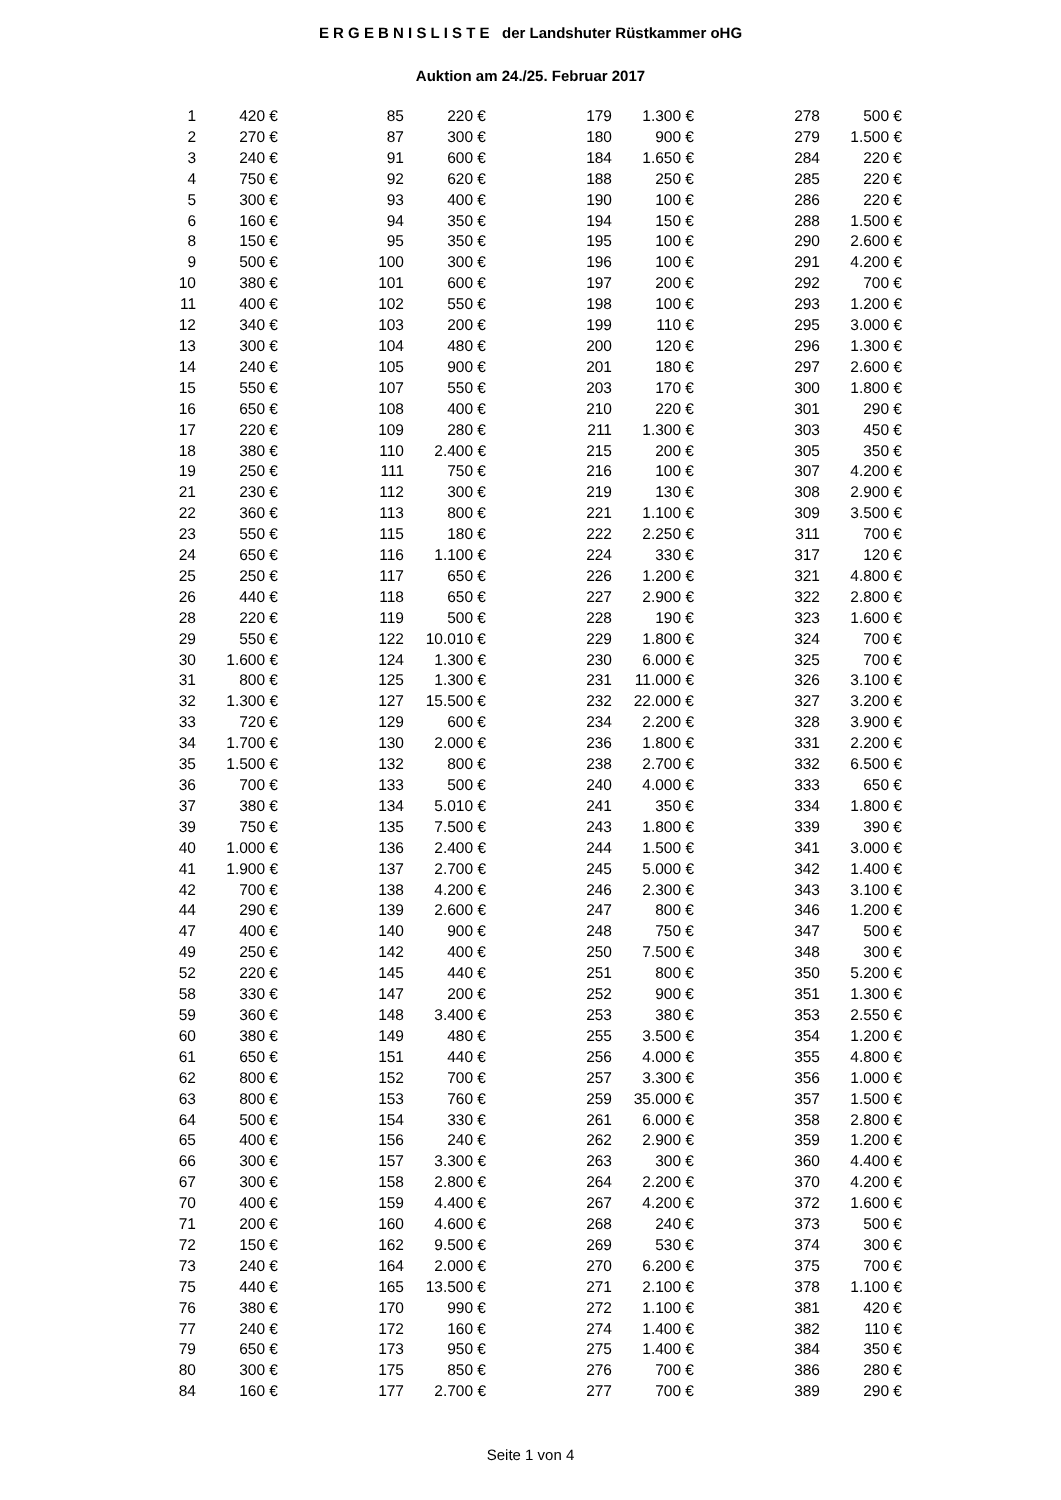E R G E B N I S L I S T E der Landshuter Rüstkammer oHG
Auktion am 24./25. Februar 2017
| 1 | 420 € | | 85 | 220 € | | 179 | 1.300 € | | 278 | 500 € |
| 2 | 270 € | | 87 | 300 € | | 180 | 900 € | | 279 | 1.500 € |
| 3 | 240 € | | 91 | 600 € | | 184 | 1.650 € | | 284 | 220 € |
| 4 | 750 € | | 92 | 620 € | | 188 | 250 € | | 285 | 220 € |
| 5 | 300 € | | 93 | 400 € | | 190 | 100 € | | 286 | 220 € |
| 6 | 160 € | | 94 | 350 € | | 194 | 150 € | | 288 | 1.500 € |
| 8 | 150 € | | 95 | 350 € | | 195 | 100 € | | 290 | 2.600 € |
| 9 | 500 € | | 100 | 300 € | | 196 | 100 € | | 291 | 4.200 € |
| 10 | 380 € | | 101 | 600 € | | 197 | 200 € | | 292 | 700 € |
| 11 | 400 € | | 102 | 550 € | | 198 | 100 € | | 293 | 1.200 € |
| 12 | 340 € | | 103 | 200 € | | 199 | 110 € | | 295 | 3.000 € |
| 13 | 300 € | | 104 | 480 € | | 200 | 120 € | | 296 | 1.300 € |
| 14 | 240 € | | 105 | 900 € | | 201 | 180 € | | 297 | 2.600 € |
| 15 | 550 € | | 107 | 550 € | | 203 | 170 € | | 300 | 1.800 € |
| 16 | 650 € | | 108 | 400 € | | 210 | 220 € | | 301 | 290 € |
| 17 | 220 € | | 109 | 280 € | | 211 | 1.300 € | | 303 | 450 € |
| 18 | 380 € | | 110 | 2.400 € | | 215 | 200 € | | 305 | 350 € |
| 19 | 250 € | | 111 | 750 € | | 216 | 100 € | | 307 | 4.200 € |
| 21 | 230 € | | 112 | 300 € | | 219 | 130 € | | 308 | 2.900 € |
| 22 | 360 € | | 113 | 800 € | | 221 | 1.100 € | | 309 | 3.500 € |
| 23 | 550 € | | 115 | 180 € | | 222 | 2.250 € | | 311 | 700 € |
| 24 | 650 € | | 116 | 1.100 € | | 224 | 330 € | | 317 | 120 € |
| 25 | 250 € | | 117 | 650 € | | 226 | 1.200 € | | 321 | 4.800 € |
| 26 | 440 € | | 118 | 650 € | | 227 | 2.900 € | | 322 | 2.800 € |
| 28 | 220 € | | 119 | 500 € | | 228 | 190 € | | 323 | 1.600 € |
| 29 | 550 € | | 122 | 10.010 € | | 229 | 1.800 € | | 324 | 700 € |
| 30 | 1.600 € | | 124 | 1.300 € | | 230 | 6.000 € | | 325 | 700 € |
| 31 | 800 € | | 125 | 1.300 € | | 231 | 11.000 € | | 326 | 3.100 € |
| 32 | 1.300 € | | 127 | 15.500 € | | 232 | 22.000 € | | 327 | 3.200 € |
| 33 | 720 € | | 129 | 600 € | | 234 | 2.200 € | | 328 | 3.900 € |
| 34 | 1.700 € | | 130 | 2.000 € | | 236 | 1.800 € | | 331 | 2.200 € |
| 35 | 1.500 € | | 132 | 800 € | | 238 | 2.700 € | | 332 | 6.500 € |
| 36 | 700 € | | 133 | 500 € | | 240 | 4.000 € | | 333 | 650 € |
| 37 | 380 € | | 134 | 5.010 € | | 241 | 350 € | | 334 | 1.800 € |
| 39 | 750 € | | 135 | 7.500 € | | 243 | 1.800 € | | 339 | 390 € |
| 40 | 1.000 € | | 136 | 2.400 € | | 244 | 1.500 € | | 341 | 3.000 € |
| 41 | 1.900 € | | 137 | 2.700 € | | 245 | 5.000 € | | 342 | 1.400 € |
| 42 | 700 € | | 138 | 4.200 € | | 246 | 2.300 € | | 343 | 3.100 € |
| 44 | 290 € | | 139 | 2.600 € | | 247 | 800 € | | 346 | 1.200 € |
| 47 | 400 € | | 140 | 900 € | | 248 | 750 € | | 347 | 500 € |
| 49 | 250 € | | 142 | 400 € | | 250 | 7.500 € | | 348 | 300 € |
| 52 | 220 € | | 145 | 440 € | | 251 | 800 € | | 350 | 5.200 € |
| 58 | 330 € | | 147 | 200 € | | 252 | 900 € | | 351 | 1.300 € |
| 59 | 360 € | | 148 | 3.400 € | | 253 | 380 € | | 353 | 2.550 € |
| 60 | 380 € | | 149 | 480 € | | 255 | 3.500 € | | 354 | 1.200 € |
| 61 | 650 € | | 151 | 440 € | | 256 | 4.000 € | | 355 | 4.800 € |
| 62 | 800 € | | 152 | 700 € | | 257 | 3.300 € | | 356 | 1.000 € |
| 63 | 800 € | | 153 | 760 € | | 259 | 35.000 € | | 357 | 1.500 € |
| 64 | 500 € | | 154 | 330 € | | 261 | 6.000 € | | 358 | 2.800 € |
| 65 | 400 € | | 156 | 240 € | | 262 | 2.900 € | | 359 | 1.200 € |
| 66 | 300 € | | 157 | 3.300 € | | 263 | 300 € | | 360 | 4.400 € |
| 67 | 300 € | | 158 | 2.800 € | | 264 | 2.200 € | | 370 | 4.200 € |
| 70 | 400 € | | 159 | 4.400 € | | 267 | 4.200 € | | 372 | 1.600 € |
| 71 | 200 € | | 160 | 4.600 € | | 268 | 240 € | | 373 | 500 € |
| 72 | 150 € | | 162 | 9.500 € | | 269 | 530 € | | 374 | 300 € |
| 73 | 240 € | | 164 | 2.000 € | | 270 | 6.200 € | | 375 | 700 € |
| 75 | 440 € | | 165 | 13.500 € | | 271 | 2.100 € | | 378 | 1.100 € |
| 76 | 380 € | | 170 | 990 € | | 272 | 1.100 € | | 381 | 420 € |
| 77 | 240 € | | 172 | 160 € | | 274 | 1.400 € | | 382 | 110 € |
| 79 | 650 € | | 173 | 950 € | | 275 | 1.400 € | | 384 | 350 € |
| 80 | 300 € | | 175 | 850 € | | 276 | 700 € | | 386 | 280 € |
| 84 | 160 € | | 177 | 2.700 € | | 277 | 700 € | | 389 | 290 € |
Seite 1 von 4